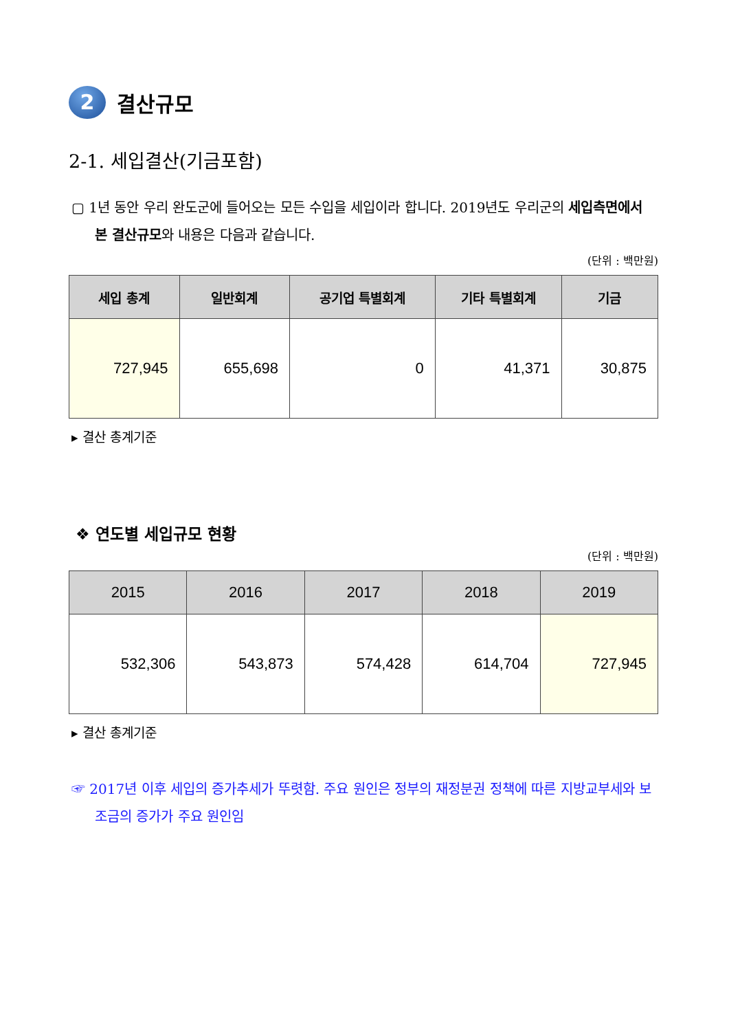2 결산규모
2-1. 세입결산(기금포함)
▢ 1년 동안 우리 완도군에 들어오는 모든 수입을 세입이라 합니다. 2019년도 우리군의 세입측면에서 본 결산규모와 내용은 다음과 같습니다.
(단위 : 백만원)
| 세입 총계 | 일반회계 | 공기업 특별회계 | 기타 특별회계 | 기금 |
| --- | --- | --- | --- | --- |
| 727,945 | 655,698 | 0 | 41,371 | 30,875 |
▸ 결산 총계기준
❖ 연도별 세입규모 현황
(단위 : 백만원)
| 2015 | 2016 | 2017 | 2018 | 2019 |
| --- | --- | --- | --- | --- |
| 532,306 | 543,873 | 574,428 | 614,704 | 727,945 |
▸ 결산 총계기준
☞ 2017년 이후 세입의 증가추세가 뚜렷함. 주요 원인은 정부의 재정분권 정책에 따른 지방교부세와 보조금의 증가가 주요 원인임